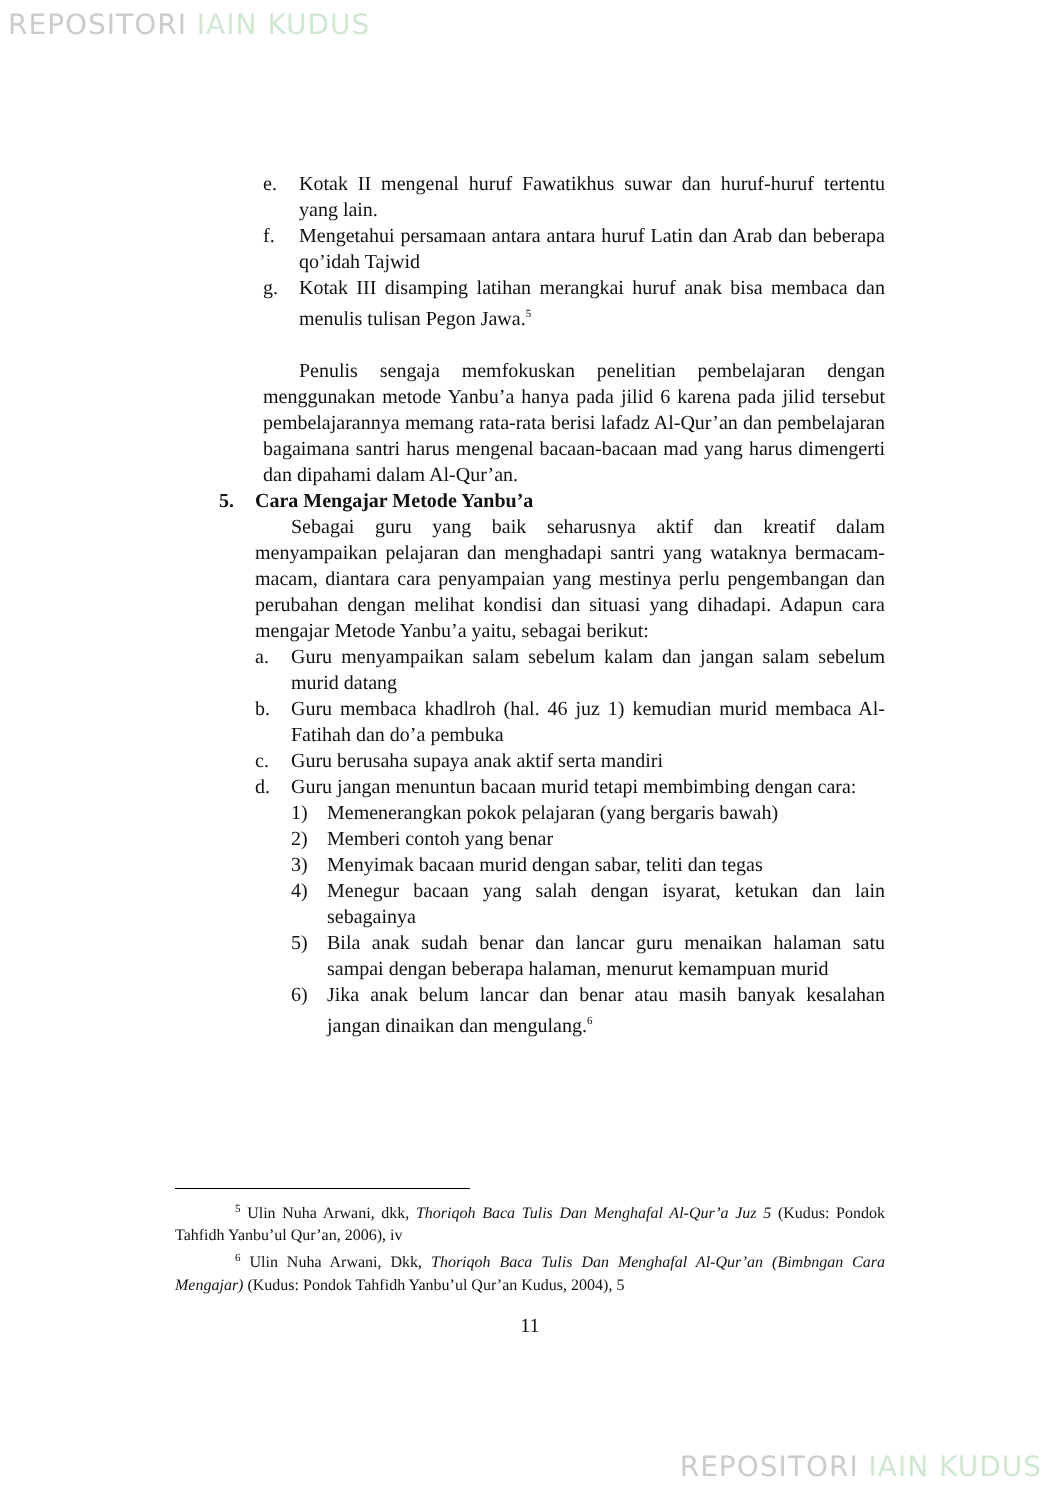REPOSITORI IAIN KUDUS
e. Kotak II mengenal huruf Fawatikhus suwar dan huruf-huruf tertentu yang lain.
f. Mengetahui persamaan antara antara huruf Latin dan Arab dan beberapa qo’idah Tajwid
g. Kotak III disamping latihan merangkai huruf anak bisa membaca dan menulis tulisan Pegon Jawa.<sup>5</sup>
Penulis sengaja memfokuskan penelitian pembelajaran dengan menggunakan metode Yanbu’a hanya pada jilid 6 karena pada jilid tersebut pembelajarannya memang rata-rata berisi lafadz Al-Qur’an dan pembelajaran bagaimana santri harus mengenal bacaan-bacaan mad yang harus dimengerti dan dipahami dalam Al-Qur’an.
5. Cara Mengajar Metode Yanbu’a
Sebagai guru yang baik seharusnya aktif dan kreatif dalam menyampaikan pelajaran dan menghadapi santri yang wataknya bermacam-macam, diantara cara penyampaian yang mestinya perlu pengembangan dan perubahan dengan melihat kondisi dan situasi yang dihadapi. Adapun cara mengajar Metode Yanbu’a yaitu, sebagai berikut:
a. Guru menyampaikan salam sebelum kalam dan jangan salam sebelum murid datang
b. Guru membaca khadlroh (hal. 46 juz 1) kemudian murid membaca Al-Fatihah dan do’a pembuka
c. Guru berusaha supaya anak aktif serta mandiri
d. Guru jangan menuntun bacaan murid tetapi membimbing dengan cara:
1) Memenerangkan pokok pelajaran (yang bergaris bawah)
2) Memberi contoh yang benar
3) Menyimak bacaan murid dengan sabar, teliti dan tegas
4) Menegur bacaan yang salah dengan isyarat, ketukan dan lain sebagainya
5) Bila anak sudah benar dan lancar guru menaikan halaman satu sampai dengan beberapa halaman, menurut kemampuan murid
6) Jika anak belum lancar dan benar atau masih banyak kesalahan jangan dinaikan dan mengulang.<sup>6</sup>
<sup>5</sup> Ulin Nuha Arwani, dkk, Thoriqoh Baca Tulis Dan Menghafal Al-Qur’a Juz 5 (Kudus: Pondok Tahfidh Yanbu’ul Qur’an, 2006), iv
<sup>6</sup> Ulin Nuha Arwani, Dkk, Thoriqoh Baca Tulis Dan Menghafal Al-Qur’an (Bimbngan Cara Mengajar) (Kudus: Pondok Tahfidh Yanbu’ul Qur’an Kudus, 2004), 5
11
REPOSITORI IAIN KUDUS